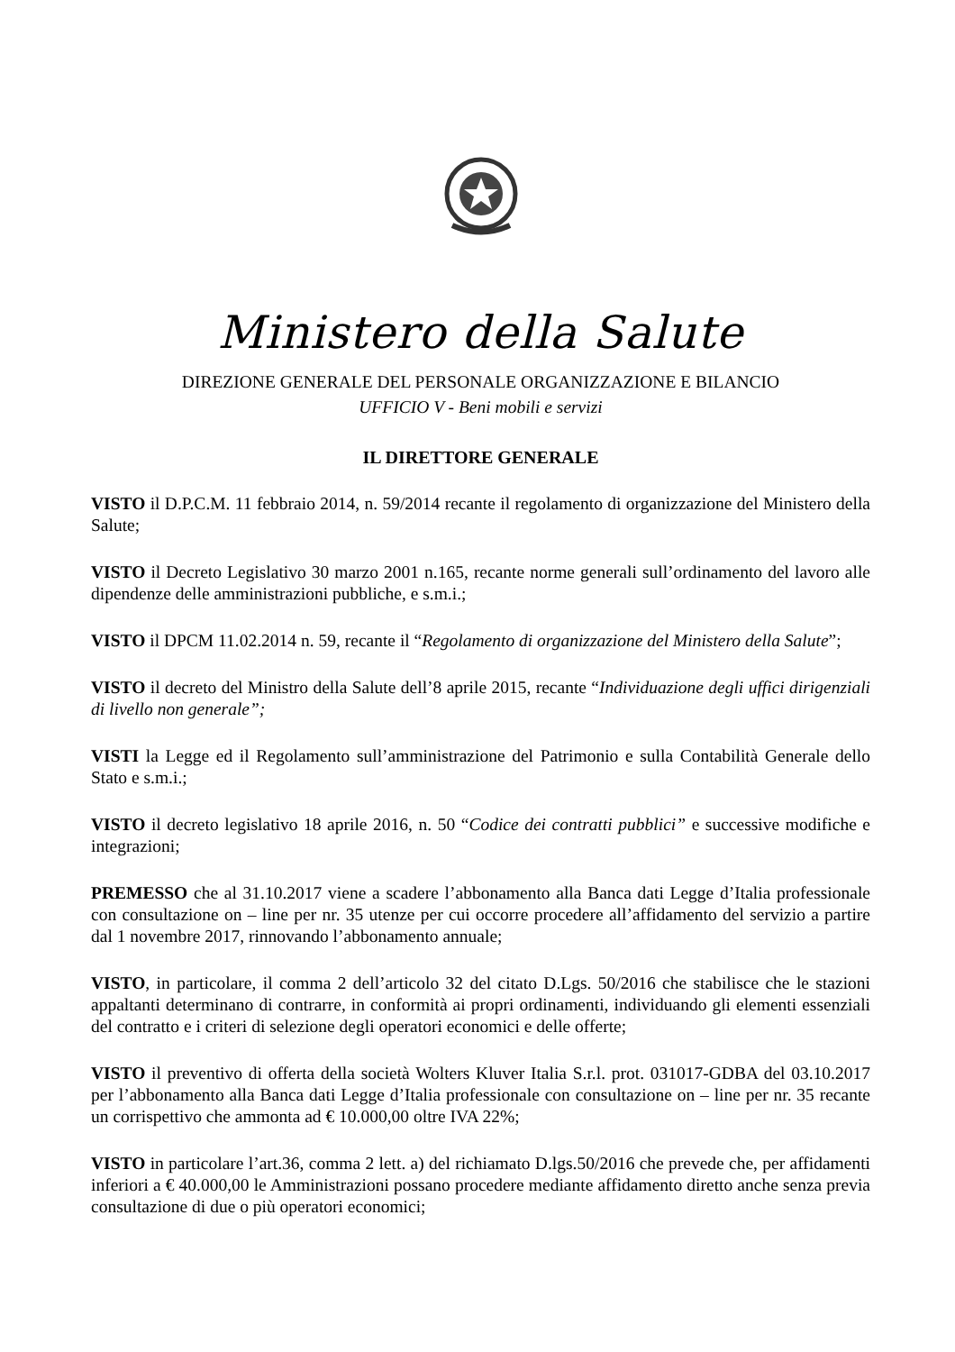Ministero della Salute
DIREZIONE GENERALE DEL PERSONALE ORGANIZZAZIONE E BILANCIO
UFFICIO V - Beni mobili e servizi
IL DIRETTORE GENERALE
VISTO il D.P.C.M. 11 febbraio 2014, n. 59/2014 recante il regolamento di organizzazione del Ministero della Salute;
VISTO il Decreto Legislativo 30 marzo 2001 n.165, recante norme generali sull’ordinamento del lavoro alle dipendenze delle amministrazioni pubbliche, e s.m.i.;
VISTO il DPCM 11.02.2014 n. 59, recante il “Regolamento di organizzazione del Ministero della Salute”;
VISTO il decreto del Ministro della Salute dell’8 aprile 2015, recante “Individuazione degli uffici dirigenziali di livello non generale”;
VISTI la Legge ed il Regolamento sull’amministrazione del Patrimonio e sulla Contabilità Generale dello Stato e s.m.i.;
VISTO il decreto legislativo 18 aprile 2016, n. 50 “Codice dei contratti pubblici” e successive modifiche e integrazioni;
PREMESSO che al 31.10.2017 viene a scadere l’abbonamento alla Banca dati Legge d’Italia professionale con consultazione on – line per nr. 35 utenze per cui occorre procedere all’affidamento del servizio a partire dal 1 novembre 2017, rinnovando l’abbonamento annuale;
VISTO, in particolare, il comma 2 dell’articolo 32 del citato D.Lgs. 50/2016 che stabilisce che le stazioni appaltanti determinano di contrarre, in conformità ai propri ordinamenti, individuando gli elementi essenziali del contratto e i criteri di selezione degli operatori economici e delle offerte;
VISTO il preventivo di offerta della società Wolters Kluver Italia S.r.l. prot. 031017-GDBA del 03.10.2017 per l’abbonamento alla Banca dati Legge d’Italia professionale con consultazione on – line per nr. 35 recante un corrispettivo che ammonta ad € 10.000,00 oltre IVA 22%;
VISTO in particolare l’art.36, comma 2 lett. a) del richiamato D.lgs.50/2016 che prevede che, per affidamenti inferiori a € 40.000,00 le Amministrazioni possano procedere mediante affidamento diretto anche senza previa consultazione di due o più operatori economici;